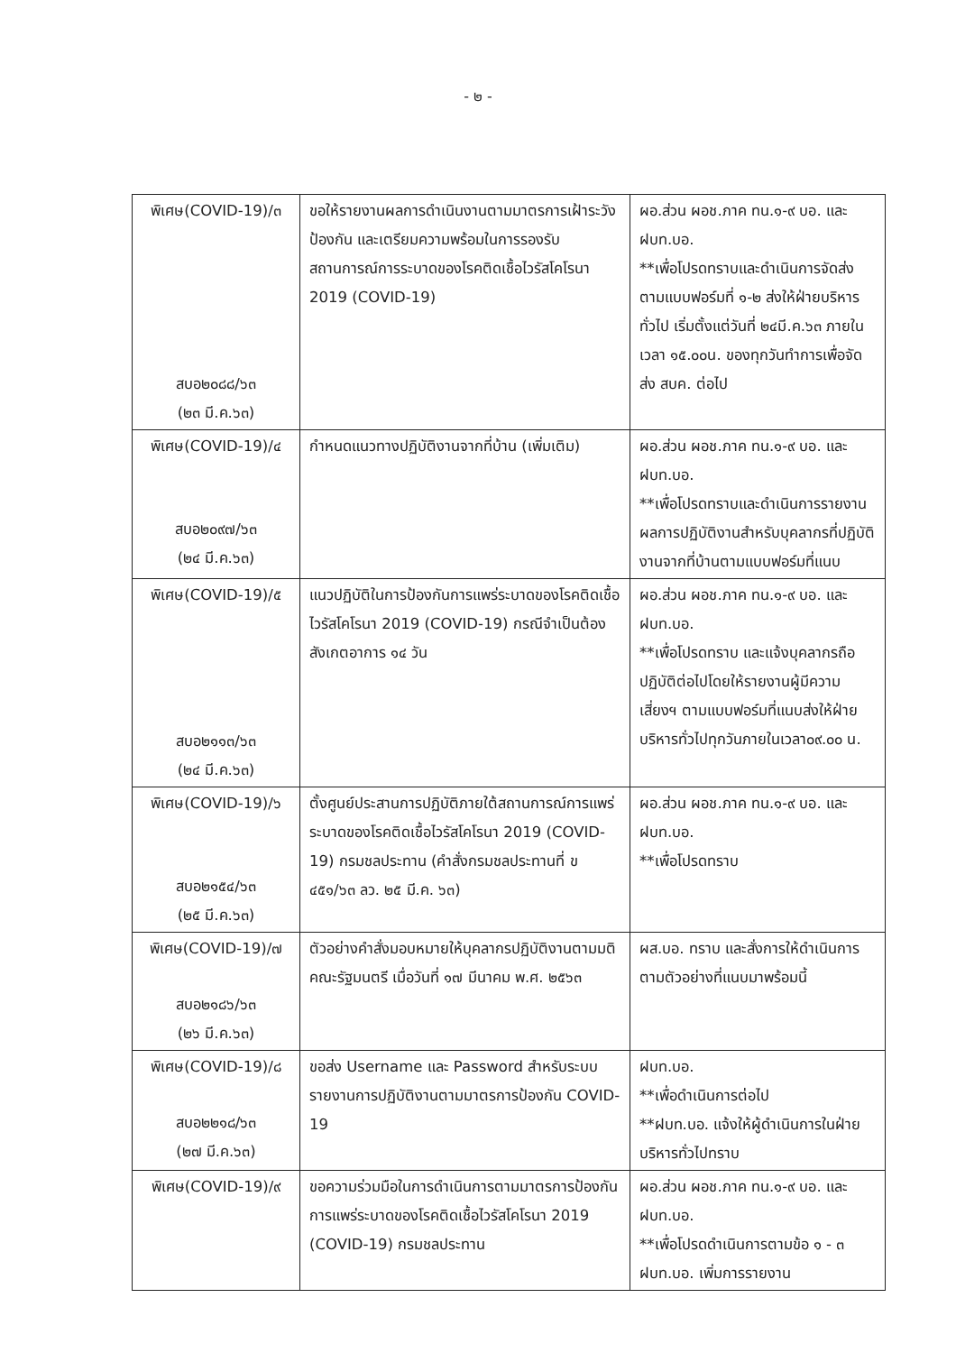- ๒ -
| พิเศษ(COVID-19)/๓ สบอ๒๐๘๘/๖๓ (๒๓ มี.ค.๖๓) | ขอให้รายงานผลการดำเนินงานตามมาตรการเฝ้าระวัง ป้องกัน และเตรียมความพร้อมในการรองรับสถานการณ์การระบาดของโรคติดเชื้อไวรัสโคโรนา 2019 (COVID-19) | ผอ.ส่วน ผอช.ภาค ทน.๑-๙ บอ. และ ฝบท.บอ. **เพื่อโปรดทราบและดำเนินการจัดส่งตามแบบฟอร์มที่ ๑-๒ ส่งให้ฝ่ายบริหารทั่วไป เริ่มตั้งแต่วันที่ ๒๔มี.ค.๖๓ ภายในเวลา ๑๕.๐๐น. ของทุกวันทำการเพื่อจัดส่ง สบค. ต่อไป |
| พิเศษ(COVID-19)/๔ สบอ๒๐๙๗/๖๓ (๒๔ มี.ค.๖๓) | กำหนดแนวทางปฏิบัติงานจากที่บ้าน (เพิ่มเติม) | ผอ.ส่วน ผอช.ภาค ทน.๑-๙ บอ. และ ฝบท.บอ. **เพื่อโปรดทราบและดำเนินการรายงานผลการปฏิบัติงานสำหรับบุคลากรที่ปฏิบัติงานจากที่บ้านตามแบบฟอร์มที่แนบ |
| พิเศษ(COVID-19)/๕ สบอ๒๑๑๓/๖๓ (๒๔ มี.ค.๖๓) | แนวปฏิบัติในการป้องกันการแพร่ระบาดของโรคติดเชื้อไวรัสโคโรนา 2019 (COVID-19) กรณีจำเป็นต้องสังเกตอาการ ๑๔ วัน | ผอ.ส่วน ผอช.ภาค ทน.๑-๙ บอ. และ ฝบท.บอ. **เพื่อโปรดทราบ และแจ้งบุคลากรถือปฏิบัติต่อไปโดยให้รายงานผู้มีความเสี่ยงฯ ตามแบบฟอร์มที่แนบส่งให้ฝ่ายบริหารทั่วไปทุกวันภายในเวลา๐๙.๐๐ น. |
| พิเศษ(COVID-19)/๖ สบอ๒๑๕๔/๖๓ (๒๕ มี.ค.๖๓) | ตั้งศูนย์ประสานการปฏิบัติภายใต้สถานการณ์การแพร่ระบาดของโรคติดเชื้อไวรัสโคโรนา 2019 (COVID-19) กรมชลประทาน (คำสั่งกรมชลประทานที่ ข ๔๕๑/๖๓ ลว. ๒๕ มี.ค. ๖๓) | ผอ.ส่วน ผอช.ภาค ทน.๑-๙ บอ. และ ฝบท.บอ. **เพื่อโปรดทราบ |
| พิเศษ(COVID-19)/๗ สบอ๒๑๘๖/๖๓ (๒๖ มี.ค.๖๓) | ตัวอย่างคำสั่งมอบหมายให้บุคลากรปฏิบัติงานตามมติคณะรัฐมนตรี เมื่อวันที่ ๑๗ มีนาคม พ.ศ. ๒๕๖๓ | ผส.บอ. ทราบ และสั่งการให้ดำเนินการตามตัวอย่างที่แนบมาพร้อมนี้ |
| พิเศษ(COVID-19)/๘ สบอ๒๒๑๘/๖๓ (๒๗ มี.ค.๖๓) | ขอส่ง Username และ Password สำหรับระบบรายงานการปฏิบัติงานตามมาตรการป้องกัน COVID-19 | ฝบท.บอ. **เพื่อดำเนินการต่อไป **ฝบท.บอ. แจ้งให้ผู้ดำเนินการในฝ่ายบริหารทั่วไปทราบ |
| พิเศษ(COVID-19)/๙ | ขอความร่วมมือในการดำเนินการตามมาตรการป้องกันการแพร่ระบาดของโรคติดเชื้อไวรัสโคโรนา 2019 (COVID-19) กรมชลประทาน | ผอ.ส่วน ผอช.ภาค ทน.๑-๙ บอ. และ ฝบท.บอ. **เพื่อโปรดดำเนินการตามข้อ ๑ - ๓ ฝบท.บอ. เพิ่มการรายงาน |